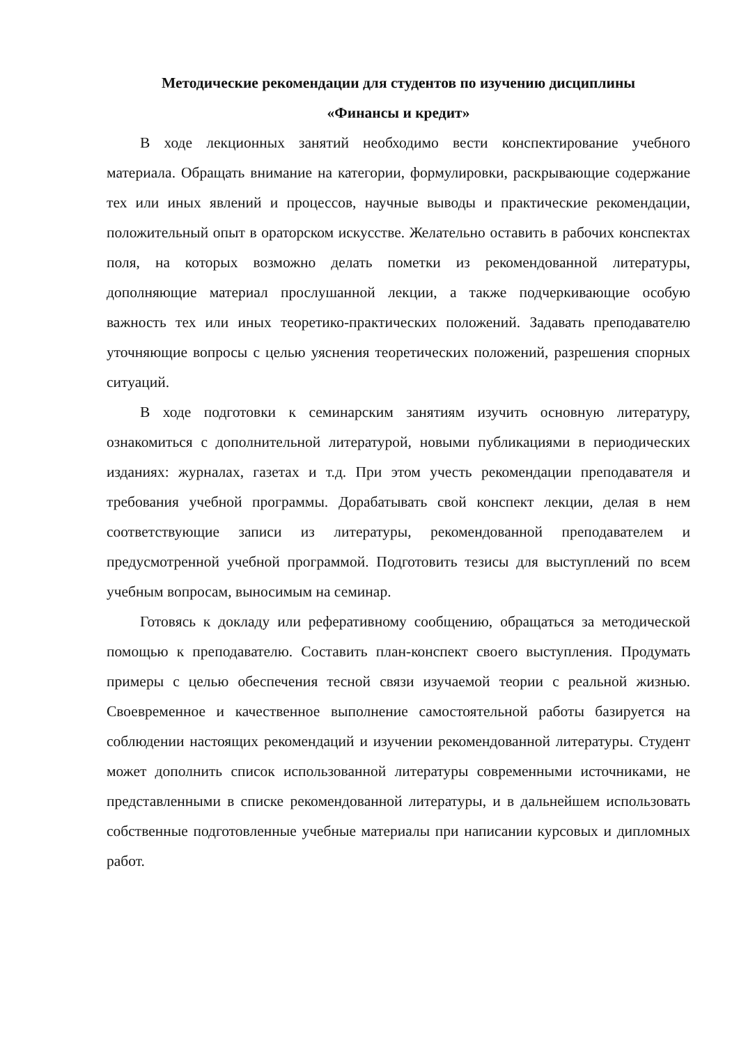Методические рекомендации для студентов по изучению дисциплины
«Финансы и кредит»
В ходе лекционных занятий необходимо вести конспектирование учебного материала. Обращать внимание на категории, формулировки, раскрывающие содержание тех или иных явлений и процессов, научные выводы и практические рекомендации, положительный опыт в ораторском искусстве. Желательно оставить в рабочих конспектах поля, на которых возможно делать пометки из рекомендованной литературы, дополняющие материал прослушанной лекции, а также подчеркивающие особую важность тех или иных теоретико-практических положений. Задавать преподавателю уточняющие вопросы с целью уяснения теоретических положений, разрешения спорных ситуаций.
В ходе подготовки к семинарским занятиям изучить основную литературу, ознакомиться с дополнительной литературой, новыми публикациями в периодических изданиях: журналах, газетах и т.д. При этом учесть рекомендации преподавателя и требования учебной программы. Дорабатывать свой конспект лекции, делая в нем соответствующие записи из литературы, рекомендованной преподавателем и предусмотренной учебной программой. Подготовить тезисы для выступлений по всем учебным вопросам, выносимым на семинар.
Готовясь к докладу или реферативному сообщению, обращаться за методической помощью к преподавателю. Составить план-конспект своего выступления. Продумать примеры с целью обеспечения тесной связи изучаемой теории с реальной жизнью. Своевременное и качественное выполнение самостоятельной работы базируется на соблюдении настоящих рекомендаций и изучении рекомендованной литературы. Студент может дополнить список использованной литературы современными источниками, не представленными в списке рекомендованной литературы, и в дальнейшем использовать собственные подготовленные учебные материалы при написании курсовых и дипломных работ.